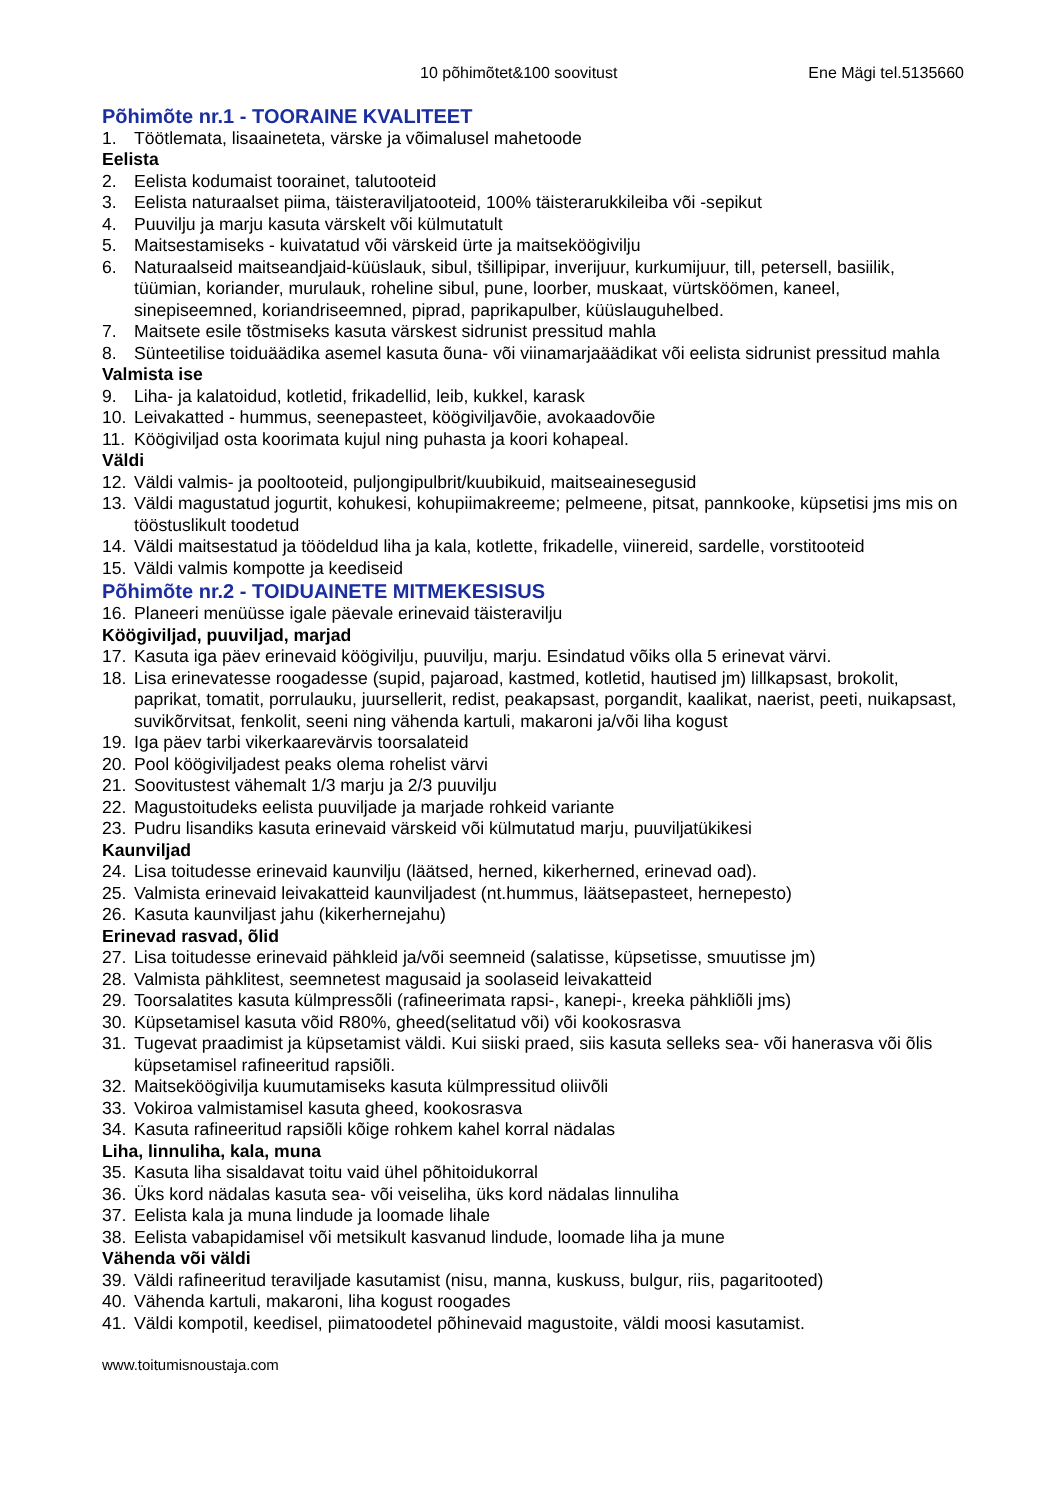10 põhimõtet&100 soovitust Ene Mägi tel.5135660
Põhimõte nr.1 - TOORAINE KVALITEET
1. Töötlemata, lisaaineteta, värske ja võimalusel mahetoode
Eelista
2. Eelista kodumaist toorainet, talutooteid
3. Eelista naturaalset piima, täisteraviljatooteid, 100% täisterarukkileiba või -sepikut
4. Puuvilju ja marju kasuta värskelt või külmutatult
5. Maitsestamiseks - kuivatatud või värskeid ürte ja maitseköögivilju
6. Naturaalseid maitseandjaid-küüslauk, sibul, tšillipipar, inverijuur, kurkumijuur, till, petersell, basiilik, tüümian, koriander, murulauk, roheline sibul, pune, loorber, muskaat, vürtsköömen, kaneel, sinepiseemned, koriandriseemned, piprad, paprikapulber, küüslauguhelbed.
7. Maitsete esile tõstmiseks kasuta värskest sidrunist pressitud mahla
8. Sünteetilise toiduäädika asemel kasuta õuna- või viinamarjaäädikat või eelista sidrunist pressitud mahla
Valmista ise
9. Liha- ja kalatoidud, kotletid, frikadellid, leib, kukkel, karask
10. Leivakatted - hummus, seenepasteet, köögiviljavõie, avokaadovõie
11. Köögiviljad osta koorimata kujul ning puhasta ja koori kohapeal.
Väldi
12. Väldi valmis- ja pooltooteid, puljongipulbrit/kuubikuid, maitseainesegusid
13. Väldi magustatud jogurtit, kohukesi, kohupiimakreeme; pelmeene, pitsat, pannkooke, küpsetisi jms mis on tööstuslikult toodetud
14. Väldi maitsestatud ja töödeldud liha ja kala, kotlette, frikadelle, viinereid, sardelle, vorstitooteid
15. Väldi valmis kompotte ja keediseid
Põhimõte nr.2 - TOIDUAINETE MITMEKESISUS
16. Planeeri menüüsse igale päevale erinevaid täisteravilju
Köögiviljad, puuviljad, marjad
17. Kasuta iga päev erinevaid köögivilju, puuvilju, marju. Esindatud võiks olla 5 erinevat värvi.
18. Lisa erinevatesse roogadesse (supid, pajaroad, kastmed, kotletid, hautised jm) lillkapsast, brokolit, paprikat, tomatit, porrulauku, juursellerit, redist, peakapsast, porgandit, kaalikat, naerist, peeti, nuikapsast, suvikõrvitsat, fenkolit, seeni ning vähenda kartuli, makaroni ja/või liha kogust
19. Iga päev tarbi vikerkaarevärvis toorsalateid
20. Pool köögiviljadest peaks olema rohelist värvi
21. Soovitustest vähemalt 1/3 marju ja 2/3 puuvilju
22. Magustoitudeks eelista puuviljade ja marjade rohkeid variante
23. Pudru lisandiks kasuta erinevaid värskeid või külmutatud marju, puuviljatükikesi
Kaunviljad
24. Lisa toitudesse erinevaid kaunvilju (läätsed, herned, kikerherned, erinevad oad).
25. Valmista erinevaid leivakatteid kaunviljadest (nt.hummus, läätsepasteet, hernepesto)
26. Kasuta kaunviljast jahu (kikerhernejahu)
Erinevad rasvad, õlid
27. Lisa toitudesse erinevaid pähkleid ja/või seemneid (salatisse, küpsetisse, smuutisse jm)
28. Valmista pähklitest, seemnetest magusaid ja soolaseid leivakatteid
29. Toorsalatites kasuta külmpressõli (rafineerimata rapsi-, kanepi-, kreeka pähkliõli jms)
30. Küpsetamisel kasuta võid R80%, gheed(selitatud või) või kookosrasva
31. Tugevat praadimist ja küpsetamist väldi. Kui siiski praed, siis kasuta selleks sea- või hanerasva või õlis küpsetamisel rafineeritud rapsiõli.
32. Maitseköögivilja kuumutamiseks kasuta külmpressitud oliivõli
33. Vokiroa valmistamisel kasuta gheed, kookosrasva
34. Kasuta rafineeritud rapsiõli kõige rohkem kahel korral nädalas
Liha, linnuliha, kala, muna
35. Kasuta liha sisaldavat toitu vaid ühel põhitoidukorral
36. Üks kord nädalas kasuta sea- või veiseliha, üks kord nädalas linnuliha
37. Eelista kala ja muna lindude ja loomade lihale
38. Eelista vabapidamisel või metsikult kasvanud lindude, loomade liha ja mune
Vähenda või väldi
39. Väldi rafineeritud teraviljade kasutamist (nisu, manna, kuskuss, bulgur, riis, pagaritooted)
40. Vähenda kartuli, makaroni, liha kogust roogades
41. Väldi kompotil, keedisel, piimatoodetel põhinevaid magustoite, väldi moosi kasutamist.
www.toitumisnoustaja.com